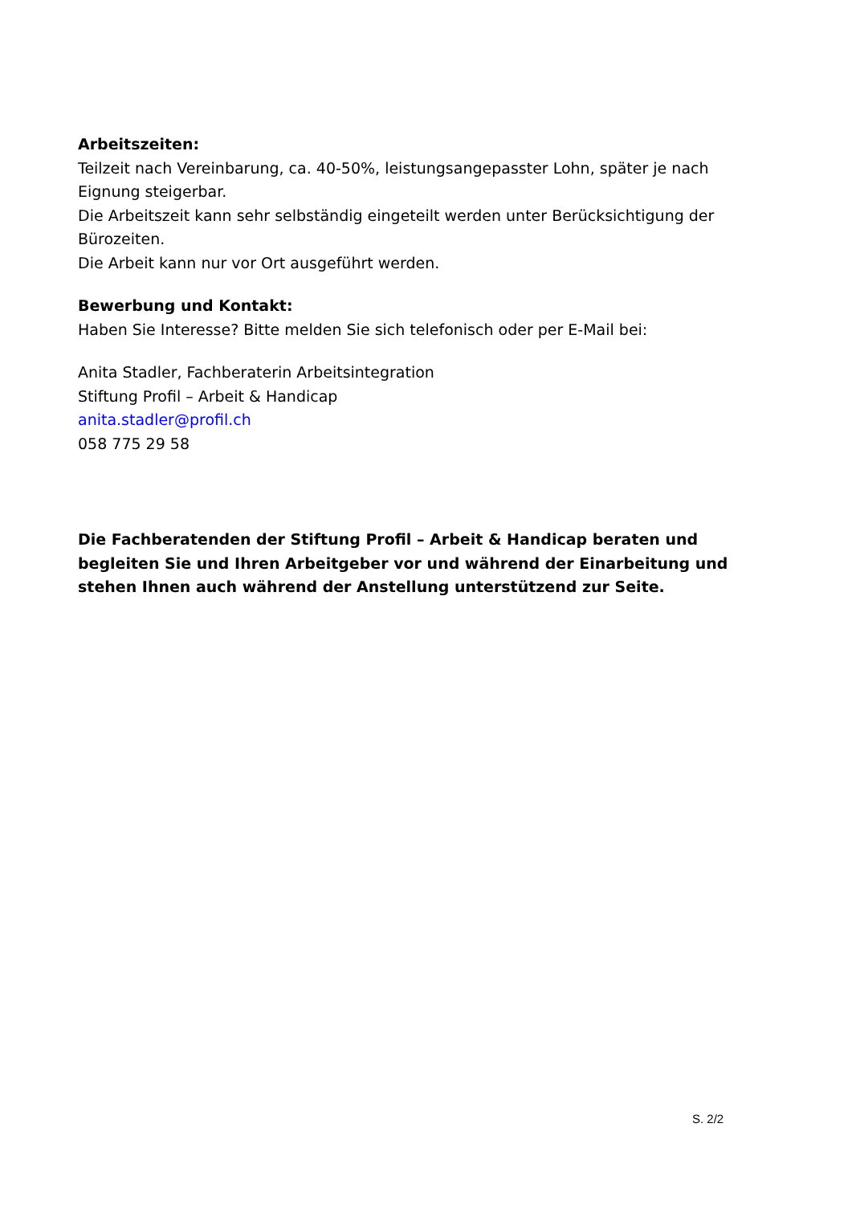Arbeitszeiten:
Teilzeit nach Vereinbarung, ca. 40-50%, leistungsangepasster Lohn, später je nach Eignung steigerbar.
Die Arbeitszeit kann sehr selbständig eingeteilt werden unter Berücksichtigung der Bürozeiten.
Die Arbeit kann nur vor Ort ausgeführt werden.
Bewerbung und Kontakt:
Haben Sie Interesse? Bitte melden Sie sich telefonisch oder per E-Mail bei:
Anita Stadler, Fachberaterin Arbeitsintegration
Stiftung Profil – Arbeit & Handicap
anita.stadler@profil.ch
058 775 29 58
Die Fachberatenden der Stiftung Profil – Arbeit & Handicap beraten und begleiten Sie und Ihren Arbeitgeber vor und während der Einarbeitung und stehen Ihnen auch während der Anstellung unterstützend zur Seite.
S. 2/2